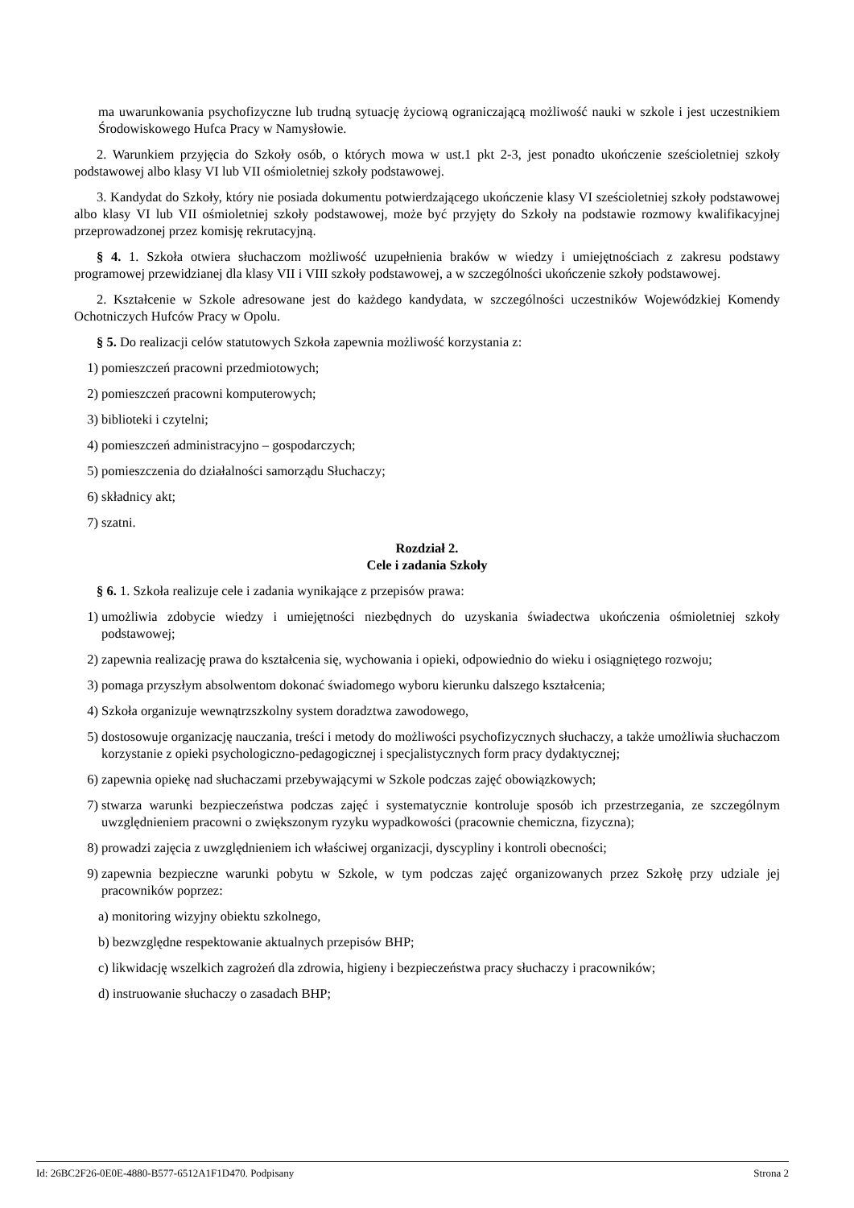ma uwarunkowania psychofizyczne lub trudną sytuację życiową ograniczającą możliwość nauki w szkole i jest uczestnikiem Środowiskowego Hufca Pracy w Namysłowie.
2. Warunkiem przyjęcia do Szkoły osób, o których mowa w ust.1 pkt 2-3, jest ponadto ukończenie sześcioletniej szkoły podstawowej albo klasy VI lub VII ośmioletniej szkoły podstawowej.
3. Kandydat do Szkoły, który nie posiada dokumentu potwierdzającego ukończenie klasy VI sześcioletniej szkoły podstawowej albo klasy VI lub VII ośmioletniej szkoły podstawowej, może być przyjęty do Szkoły na podstawie rozmowy kwalifikacyjnej przeprowadzonej przez komisję rekrutacyjną.
§ 4. 1. Szkoła otwiera słuchaczom możliwość uzupełnienia braków w wiedzy i umiejętnościach z zakresu podstawy programowej przewidzianej dla klasy VII i VIII szkoły podstawowej, a w szczególności ukończenie szkoły podstawowej.
2. Kształcenie w Szkole adresowane jest do każdego kandydata, w szczególności uczestników Wojewódzkiej Komendy Ochotniczych Hufców Pracy w Opolu.
§ 5. Do realizacji celów statutowych Szkoła zapewnia możliwość korzystania z:
1) pomieszczeń pracowni przedmiotowych;
2) pomieszczeń pracowni komputerowych;
3) biblioteki i czytelni;
4) pomieszczeń administracyjno – gospodarczych;
5) pomieszczenia do działalności samorządu Słuchaczy;
6) składnicy akt;
7) szatni.
Rozdział 2.
Cele i zadania Szkoły
§ 6. 1. Szkoła realizuje cele i zadania wynikające z przepisów prawa:
1) umożliwia zdobycie wiedzy i umiejętności niezbędnych do uzyskania świadectwa ukończenia ośmioletniej szkoły podstawowej;
2) zapewnia realizację prawa do kształcenia się, wychowania i opieki, odpowiednio do wieku i osiągniętego rozwoju;
3) pomaga przyszłym absolwentom dokonać świadomego wyboru kierunku dalszego kształcenia;
4) Szkoła organizuje wewnątrzszkolny system doradztwa zawodowego,
5) dostosowuje organizację nauczania, treści i metody do możliwości psychofizycznych słuchaczy, a także umożliwia słuchaczom korzystanie z opieki psychologiczno-pedagogicznej i specjalistycznych form pracy dydaktycznej;
6) zapewnia opiekę nad słuchaczami przebywającymi w Szkole podczas zajęć obowiązkowych;
7) stwarza warunki bezpieczeństwa podczas zajęć i systematycznie kontroluje sposób ich przestrzegania, ze szczególnym uwzględnieniem pracowni o zwiększonym ryzyku wypadkowości (pracownie chemiczna, fizyczna);
8) prowadzi zajęcia z uwzględnieniem ich właściwej organizacji, dyscypliny i kontroli obecności;
9) zapewnia bezpieczne warunki pobytu w Szkole, w tym podczas zajęć organizowanych przez Szkołę przy udziale jej pracowników poprzez:
a) monitoring wizyjny obiektu szkolnego,
b) bezwzględne respektowanie aktualnych przepisów BHP;
c) likwidację wszelkich zagrożeń dla zdrowia, higieny i bezpieczeństwa pracy słuchaczy i pracowników;
d) instruowanie słuchaczy o zasadach BHP;
Id: 26BC2F26-0E0E-4880-B577-6512A1F1D470. Podpisany Strona 2